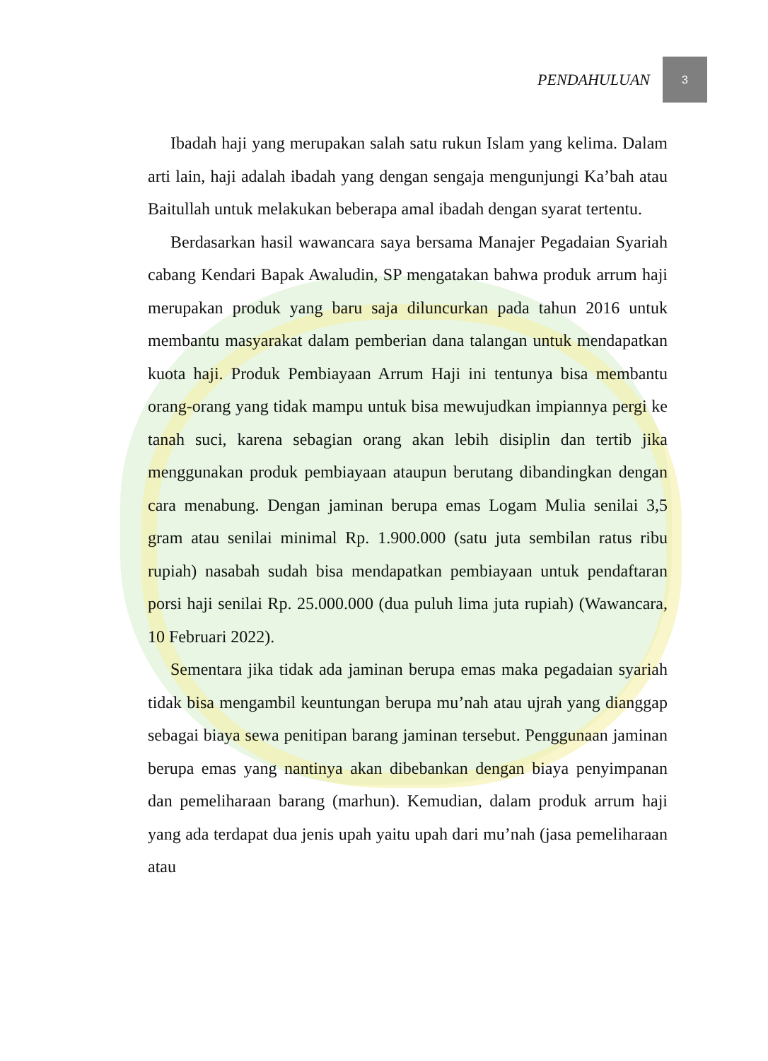PENDAHULUAN 3
Ibadah haji yang merupakan salah satu rukun Islam yang kelima. Dalam arti lain, haji adalah ibadah yang dengan sengaja mengunjungi Ka’bah atau Baitullah untuk melakukan beberapa amal ibadah dengan syarat tertentu.
Berdasarkan hasil wawancara saya bersama Manajer Pegadaian Syariah cabang Kendari Bapak Awaludin, SP mengatakan bahwa produk arrum haji merupakan produk yang baru saja diluncurkan pada tahun 2016 untuk membantu masyarakat dalam pemberian dana talangan untuk mendapatkan kuota haji. Produk Pembiayaan Arrum Haji ini tentunya bisa membantu orang-orang yang tidak mampu untuk bisa mewujudkan impiannya pergi ke tanah suci, karena sebagian orang akan lebih disiplin dan tertib jika menggunakan produk pembiayaan ataupun berutang dibandingkan dengan cara menabung. Dengan jaminan berupa emas Logam Mulia senilai 3,5 gram atau senilai minimal Rp. 1.900.000 (satu juta sembilan ratus ribu rupiah) nasabah sudah bisa mendapatkan pembiayaan untuk pendaftaran porsi haji senilai Rp. 25.000.000 (dua puluh lima juta rupiah) (Wawancara, 10 Februari 2022).
Sementara jika tidak ada jaminan berupa emas maka pegadaian syariah tidak bisa mengambil keuntungan berupa mu’nah atau ujrah yang dianggap sebagai biaya sewa penitipan barang jaminan tersebut. Penggunaan jaminan berupa emas yang nantinya akan dibebankan dengan biaya penyimpanan dan pemeliharaan barang (marhun). Kemudian, dalam produk arrum haji yang ada terdapat dua jenis upah yaitu upah dari mu’nah (jasa pemeliharaan atau